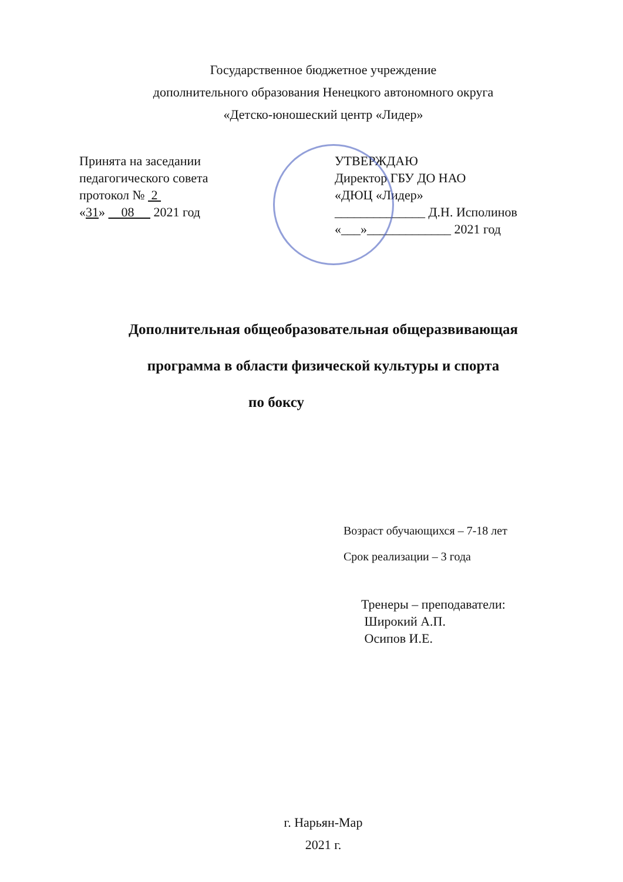Государственное бюджетное учреждение
дополнительного образования Ненецкого автономного округа
«Детско-юношеский центр «Лидер»
Принята на заседании
педагогического совета
протокол № 2
«31» 08 2021 год
УТВЕРЖДАЮ
Директор ГБУ ДО НАО
«ДЮЦ «Лидер»
______________ Д.Н. Исполинов
«___»_____________ 2021 год
Дополнительная общеобразовательная общеразвивающая
программа в области физической культуры и спорта
по боксу
Возраст обучающихся – 7-18 лет
Срок реализации – 3 года
Тренеры – преподаватели:
Широкий А.П.
Осипов И.Е.
г. Нарьян-Мар
2021 г.